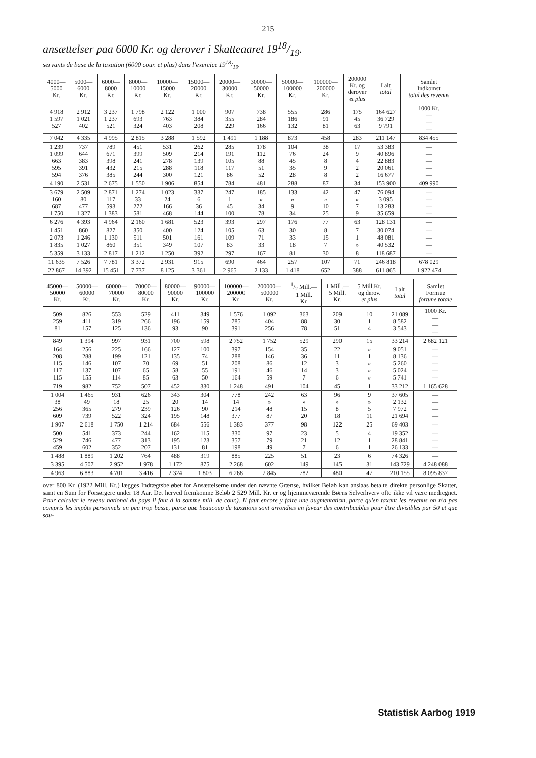215
ansættelser paa 6000 Kr. og derover i Skatteaaret 1918/19.
servants de base de la taxation (6000 cour. et plus) dans l'exercice 1918/19.
| 4000— 5000 Kr. | 5000— 6000 Kr. | 6000— 8000 Kr. | 8000— 10000 Kr. | 10000— 15000 Kr. | 15000— 20000 Kr. | 20000— 30000 Kr. | 30000— 50000 Kr. | 50000— 100000 Kr. | 100000— 200000 Kr. | 200000 Kr. og derover et plus | I alt total | Samlet Indkomst total des revenus |
| --- | --- | --- | --- | --- | --- | --- | --- | --- | --- | --- | --- | --- |
| 4 918 1 597 527 | 2 912 1 021 402 | 3 237 1 237 521 | 1 798 693 324 | 2 122 763 403 | 1 000 384 208 | 907 355 229 | 738 284 166 | 555 186 132 | 286 91 81 | 175 45 63 | 164 627 36 729 9 791 | 1000 Kr. — — — |
| 7 042 | 4 335 | 4 995 | 2 815 | 3 288 | 1 592 | 1 491 | 1 188 | 873 | 458 | 283 | 211 147 | 834 455 |
| 1 239 1 099 663 595 594 | 737 644 383 391 376 | 789 671 398 432 385 | 451 399 241 215 244 | 531 509 278 288 300 | 262 214 139 118 121 | 285 191 105 117 86 | 178 112 88 51 52 | 104 76 45 35 28 | 38 24 8 9 8 | 17 9 4 2 2 | 53 383 40 896 22 883 20 061 16 677 | — — — — — |
| 4 190 | 2 531 | 2 675 | 1 550 | 1 906 | 854 | 784 | 481 | 288 | 87 | 34 | 153 900 | 409 990 |
| 3 679 160 687 1 750 | 2 509 80 477 1 327 | 2 871 117 593 1 383 | 1 274 33 272 581 | 1 023 24 166 468 | 337 6 36 144 | 247 1 45 100 | 185 » 34 78 | 133 » 9 34 | 42 » 10 25 | 47 » 7 9 | 76 094 3 095 13 283 35 659 | — — — — |
| 6 276 | 4 393 | 4 964 | 2 160 | 1 681 | 523 | 393 | 297 | 176 | 77 | 63 | 128 131 | — |
| 1 451 2 073 1 835 | 860 1 246 1 027 | 827 1 130 860 | 350 511 351 | 400 501 349 | 124 161 107 | 105 109 83 | 63 71 33 | 30 33 18 | 8 15 7 | 7 1 » | 30 074 48 081 40 532 | — — — |
| 5 359 | 3 133 | 2 817 | 1 212 | 1 250 | 392 | 297 | 167 | 81 | 30 | 8 | 118 687 | — |
| 11 635 | 7 526 | 7 781 | 3 372 | 2 931 | 915 | 690 | 464 | 257 | 107 | 71 | 246 818 | 678 029 |
| 22 867 | 14 392 | 15 451 | 7 737 | 8 125 | 3 361 | 2 965 | 2 133 | 1 418 | 652 | 388 | 611 865 | 1 922 474 |
| 45000— 50000 Kr. | 50000— 60000 Kr. | 60000— 70000 Kr. | 70000— 80000 Kr. | 80000— 90000 Kr. | 90000— 100000 Kr. | 100000— 200000 Kr. | 200000— 500000 Kr. | 1/2 Mill.— 1 Mill. Kr. | 1 Mill.— 5 Mill. Kr. | 5 Mill.Kr. og derov. et plus | I alt total | Samlet Formue fortune totale |
| --- | --- | --- | --- | --- | --- | --- | --- | --- | --- | --- | --- | --- |
| 509 259 81 | 826 411 157 | 553 319 125 | 529 266 136 | 411 196 93 | 349 159 90 | 1 576 785 391 | 1 092 404 256 | 363 88 78 | 209 30 51 | 10 1 4 | 21 089 8 582 3 543 | 1000 Kr. — — — |
| 849 | 1 394 | 997 | 931 | 700 | 598 | 2 752 | 1 752 | 529 | 290 | 15 | 33 214 | 2 682 121 |
| 164 208 115 117 115 | 256 288 146 137 155 | 225 199 107 107 114 | 166 121 70 65 85 | 127 135 69 58 63 | 100 74 51 55 50 | 397 288 208 191 164 | 154 146 86 46 59 | 35 36 12 14 7 | 22 11 3 3 6 | » 1 » » » | 9 051 8 136 5 260 5 024 5 741 | — — — — — |
| 719 | 982 | 752 | 507 | 452 | 330 | 1 248 | 491 | 104 | 45 | 1 | 33 212 | 1 165 628 |
| 1 004 38 256 609 | 1 465 49 365 739 | 931 18 279 522 | 626 25 239 324 | 343 20 126 195 | 304 14 90 148 | 778 14 214 377 | 242 » 48 87 | 63 » 15 20 | 96 » 8 18 | 9 » 5 11 | 37 605 2 132 7 972 21 694 | — — — — |
| 1 907 | 2 618 | 1 750 | 1 214 | 684 | 556 | 1 383 | 377 | 98 | 122 | 25 | 69 403 | — |
| 500 529 459 | 541 746 602 | 373 477 352 | 244 313 207 | 162 195 131 | 115 123 81 | 330 357 198 | 97 79 49 | 23 21 7 | 5 12 6 | 4 1 1 | 19 352 28 841 26 133 | — — — |
| 1 488 | 1 889 | 1 202 | 764 | 488 | 319 | 885 | 225 | 51 | 23 | 6 | 74 326 | — |
| 3 395 | 4 507 | 2 952 | 1 978 | 1 172 | 875 | 2 268 | 602 | 149 | 145 | 31 | 143 729 | 4 248 088 |
| 4 963 | 6 883 | 4 701 | 3 416 | 2 324 | 1 803 | 6 268 | 2 845 | 782 | 480 | 47 | 210 155 | 8 095 837 |
over 800 Kr. (1922 Mill. Kr.) lægges Indtægtsbeløbet for Ansættelserne under den nævnte Grænse, hvilket Beløb kan anslaas betalte direkte personlige Skatter, samt en Sum for Forsørgere under 18 Aar. Det herved fremkomne Beløb 2 529 Mill. Kr. er og hjemmeværende Børns Selverhverv ofte ikke vil være medregnet. Pour calculer le revenu national du pays il faut à la somme mill. de cour.). Il faut encore y faire une augmentation, parce qu'en taxant les revenus on n'a pas compris les impôts personnels un peu trop basse, parce que beaucoup de taxations sont arrondies en faveur des contribuables pour être divisibles par 50 et que sou-
Statistisk Aarbog 1919